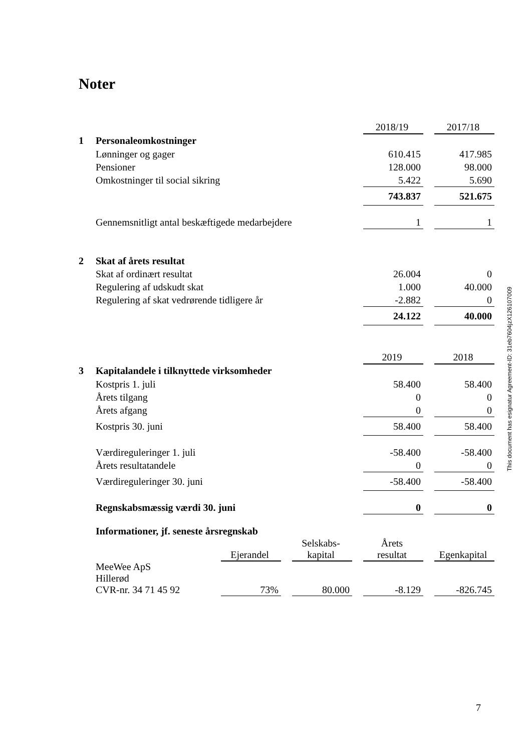Noter
| | | | | | | 2018/19 | | 2017/18 |
| 1 | Personaleomkostninger | | | | | | | |
| | Lønninger og gager | | | | | 610.415 | | 417.985 |
| | Pensioner | | | | | 128.000 | | 98.000 |
| | Omkostninger til social sikring | | | | | 5.422 | | 5.690 |
| | | | | | | 743.837 | | 521.675 |
| | Gennemsnitligt antal beskæftigede medarbejdere | | | | | 1 | | 1 |
| 2 | Skat af årets resultat | | | | | | | |
| | Skat af ordinært resultat | | | | | 26.004 | | 0 |
| | Regulering af udskudt skat | | | | | 1.000 | | 40.000 |
| | Regulering af skat vedrørende tidligere år | | | | | -2.882 | | 0 |
| | | | | | | 24.122 | | 40.000 |
| | | | | | | 2019 | | 2018 |
| 3 | Kapitalandele i tilknyttede virksomheder | | | | | | | |
| | Kostpris 1. juli | | | | | 58.400 | | 58.400 |
| | Årets tilgang | | | | | 0 | | 0 |
| | Årets afgang | | | | | 0 | | 0 |
| | Kostpris 30. juni | | | | | 58.400 | | 58.400 |
| | Værdireguleringer 1. juli | | | | | -58.400 | | -58.400 |
| | Årets resultatandele | | | | | 0 | | 0 |
| | Værdireguleringer 30. juni | | | | | -58.400 | | -58.400 |
| | Regnskabsmæssig værdi 30. juni | | | | | 0 | | 0 |
| | Informationer, jf. seneste årsregnskab | | | | | | | |
| | | Ejerandel | | Selskabs- kapital | | Årets resultat | | Egenkapital |
| | MeeWee ApS Hillerød CVR-nr. 34 71 45 92 | 73% | | 80.000 | | -8.129 | | -826.745 |
This document has esignatur Agreement-ID: 31eb7604jzX126107009
7